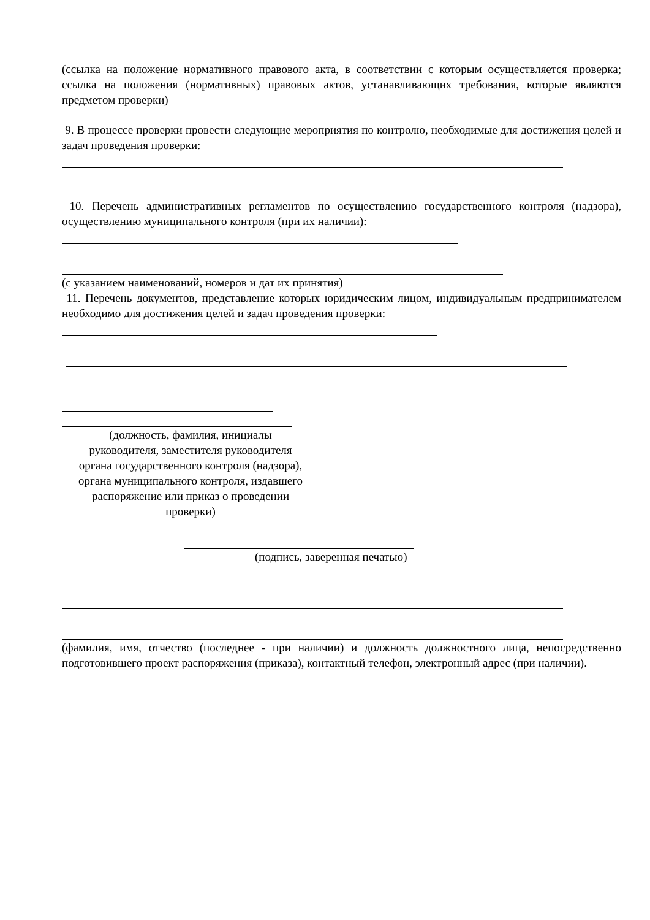(ссылка на положение нормативного правового акта, в соответствии с которым осуществляется проверка; ссылка на положения (нормативных) правовых актов, устанавливающих требования, которые являются предметом проверки)
9. В процессе проверки провести следующие мероприятия по контролю, необходимые для достижения целей и задач проведения проверки:
10. Перечень административных регламентов по осуществлению государственного контроля (надзора), осуществлению муниципального контроля (при их наличии):
(с указанием наименований, номеров и дат их принятия)
11. Перечень документов, представление которых юридическим лицом, индивидуальным предпринимателем необходимо для достижения целей и задач проведения проверки:
(должность, фамилия, инициалы
руководителя, заместителя руководителя
органа государственного контроля (надзора),
органа муниципального контроля, издавшего
распоряжение или приказ о проведении
проверки)
(подпись, заверенная печатью)
(фамилия, имя, отчество (последнее - при наличии) и должность должностного лица, непосредственно подготовившего проект распоряжения (приказа), контактный телефон, электронный адрес (при наличии).